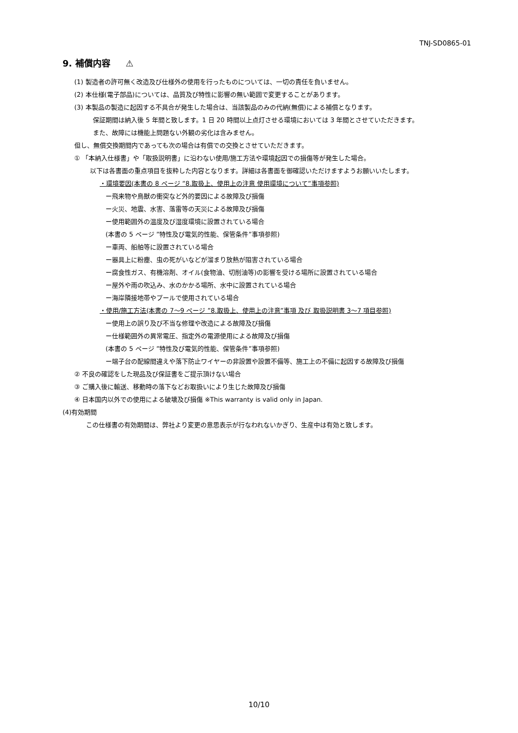TNJ-SD0865-01
9. 補償内容 ⚠
(1) 製造者の許可無く改造及び仕様外の使用を行ったものについては、一切の責任を負いません。
(2) 本仕様(電子部品)については、品質及び特性に影響の無い範囲で変更することがあります。
(3) 本製品の製造に起因する不具合が発生した場合は、当該製品のみの代納(無償)による補償となります。
保証期間は納入後 5 年間と致します。1 日 20 時間以上点灯させる環境においては 3 年間とさせていただきます。
また、故障には機能上問題ない外観の劣化は含みません。
但し、無償交換期間内であっても次の場合は有償での交換とさせていただきます。
① 「本納入仕様書」や「取扱説明書」に沿わない使用/施工方法や環境起因での損傷等が発生した場合。
以下は各書面の重点項目を抜粋した内容となります。詳細は各書面を御確認いただけますようお願いいたします。
・環境要因(本書の 8 ページ ”8.取扱上、使用上の注意 使用環境について”事項参照)
ー飛来物や鳥獣の衝突など外的要因による故障及び損傷
ー火災、地震、水害、落雷等の天災による故障及び損傷
ー使用範囲外の温度及び湿度環境に設置されている場合
(本書の 5 ページ ”特性及び電気的性能、保管条件”事項参照)
ー車両、船舶等に設置されている場合
ー器具上に粉塵、虫の死がいなどが溜まり放熱が阻害されている場合
ー腐食性ガス、有機溶剤、オイル(食物油、切削油等)の影響を受ける場所に設置されている場合
ー屋外や雨の吹込み、水のかかる場所、水中に設置されている場合
ー海岸隣接地帯やプールで使用されている場合
・使用/施工方法(本書の 7～9 ページ ”8.取扱上、使用上の注意”事項 及び 取扱説明書 3～7 項目参照)
ー使用上の誤り及び不当な修理や改造による故障及び損傷
ー仕様範囲外の異常電圧、指定外の電源使用による故障及び損傷
(本書の 5 ページ ”特性及び電気的性能、保管条件”事項参照)
ー端子台の配線間違えや落下防止ワイヤーの非設置や設置不備等、施工上の不備に起因する故障及び損傷
② 不良の確認をした現品及び保証書をご提示頂けない場合
③ ご購入後に輸送、移動時の落下などお取扱いにより生じた故障及び損傷
④ 日本国内以外での使用による破壊及び損傷 ※This warranty is valid only in Japan.
(4)有効期間
この仕様書の有効期間は、弊社より変更の意思表示が行なわれないかぎり、生産中は有効と致します。
10/10